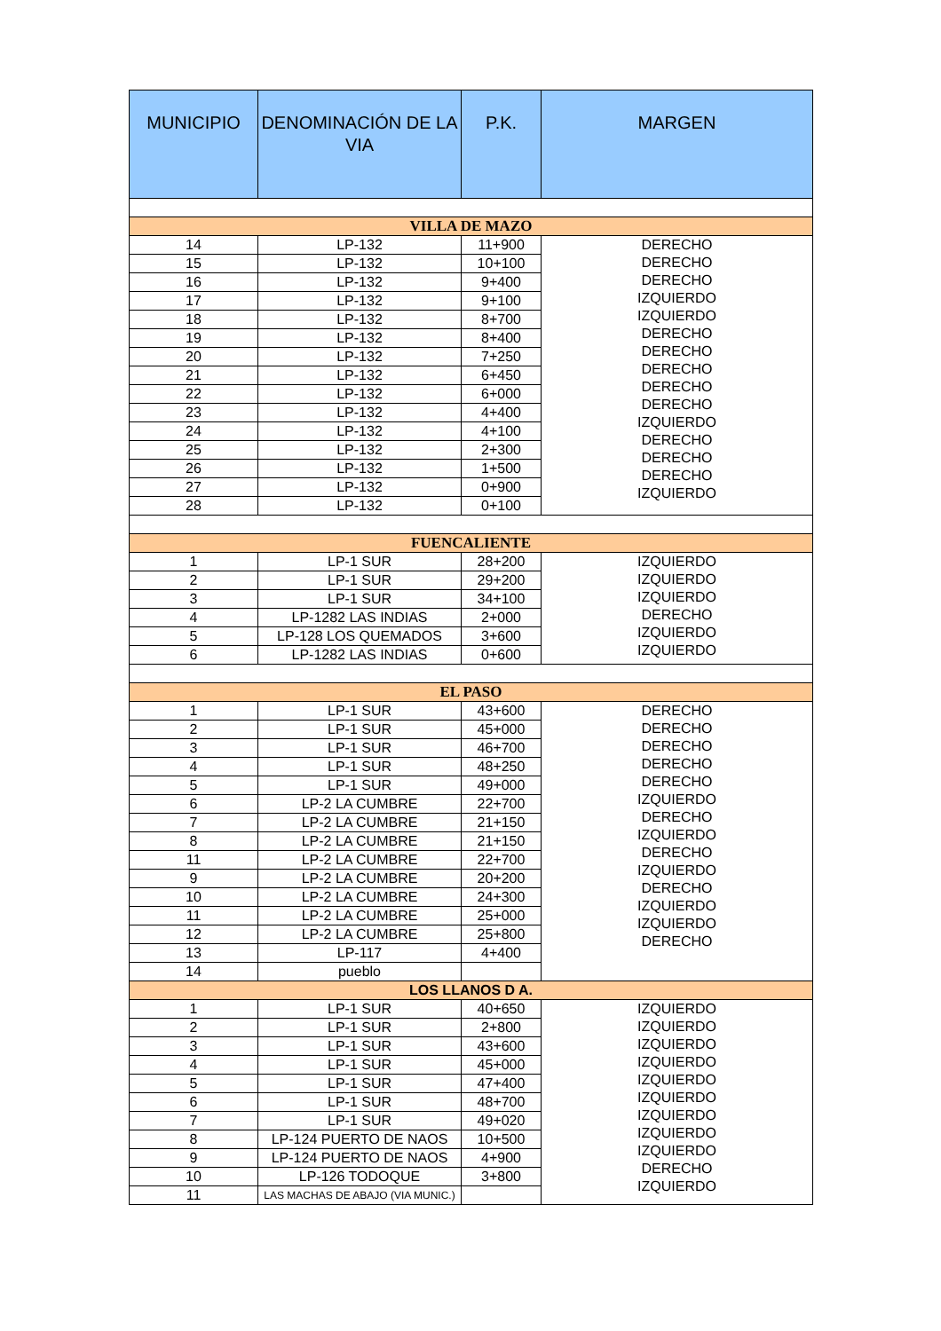| MUNICIPIO | DENOMINACIÓN DE LA VIA | P.K. | MARGEN |
| --- | --- | --- | --- |
| VILLA DE MAZO | | | |
| 14 | LP-132 | 11+900 | DERECHO DERECHO DERECHO IZQUIERDO IZQUIERDO DERECHO DERECHO DERECHO DERECHO DERECHO IZQUIERDO DERECHO DERECHO DERECHO IZQUIERDO |
| 15 | LP-132 | 10+100 | |
| 16 | LP-132 | 9+400 | |
| 17 | LP-132 | 9+100 | |
| 18 | LP-132 | 8+700 | |
| 19 | LP-132 | 8+400 | |
| 20 | LP-132 | 7+250 | |
| 21 | LP-132 | 6+450 | |
| 22 | LP-132 | 6+000 | |
| 23 | LP-132 | 4+400 | |
| 24 | LP-132 | 4+100 | |
| 25 | LP-132 | 2+300 | |
| 26 | LP-132 | 1+500 | |
| 27 | LP-132 | 0+900 | |
| 28 | LP-132 | 0+100 | |
| FUENCALIENTE | | | |
| 1 | LP-1 SUR | 28+200 | IZQUIERDO IZQUIERDO IZQUIERDO DERECHO IZQUIERDO IZQUIERDO |
| 2 | LP-1 SUR | 29+200 | |
| 3 | LP-1 SUR | 34+100 | |
| 4 | LP-1282 LAS INDIAS | 2+000 | |
| 5 | LP-128 LOS QUEMADOS | 3+600 | |
| 6 | LP-1282 LAS INDIAS | 0+600 | |
| EL PASO | | | |
| 1 | LP-1 SUR | 43+600 | DERECHO DERECHO DERECHO DERECHO DERECHO IZQUIERDO DERECHO IZQUIERDO DERECHO IZQUIERDO DERECHO IZQUIERDO IZQUIERDO DERECHO |
| 2 | LP-1 SUR | 45+000 | |
| 3 | LP-1 SUR | 46+700 | |
| 4 | LP-1 SUR | 48+250 | |
| 5 | LP-1 SUR | 49+000 | |
| 6 | LP-2 LA CUMBRE | 22+700 | |
| 7 | LP-2 LA CUMBRE | 21+150 | |
| 8 | LP-2 LA CUMBRE | 21+150 | |
| 11 | LP-2 LA CUMBRE | 22+700 | |
| 9 | LP-2 LA CUMBRE | 20+200 | |
| 10 | LP-2 LA CUMBRE | 24+300 | |
| 11 | LP-2 LA CUMBRE | 25+000 | |
| 12 | LP-2 LA CUMBRE | 25+800 | |
| 13 | LP-117 | 4+400 | |
| 14 | pueblo | | |
| LOS LLANOS D A. | | | |
| 1 | LP-1 SUR | 40+650 | IZQUIERDO IZQUIERDO IZQUIERDO IZQUIERDO IZQUIERDO IZQUIERDO IZQUIERDO IZQUIERDO IZQUIERDO DERECHO IZQUIERDO |
| 2 | LP-1 SUR | 2+800 | |
| 3 | LP-1 SUR | 43+600 | |
| 4 | LP-1 SUR | 45+000 | |
| 5 | LP-1 SUR | 47+400 | |
| 6 | LP-1 SUR | 48+700 | |
| 7 | LP-1 SUR | 49+020 | |
| 8 | LP-124 PUERTO DE NAOS | 10+500 | |
| 9 | LP-124 PUERTO DE NAOS | 4+900 | |
| 10 | LP-126 TODOQUE | 3+800 | |
| 11 | LAS MACHAS DE ABAJO (VIA MUNIC.) | | |